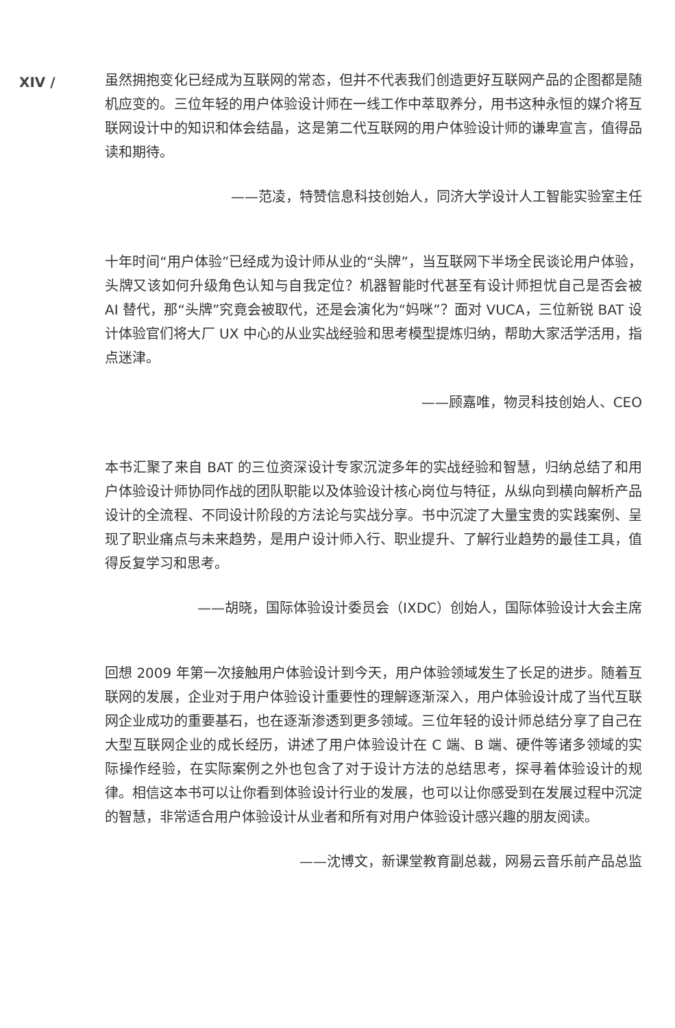XIV /
虽然拥抱变化已经成为互联网的常态，但并不代表我们创造更好互联网产品的企图都是随机应变的。三位年轻的用户体验设计师在一线工作中萃取养分，用书这种永恒的媒介将互联网设计中的知识和体会结晶，这是第二代互联网的用户体验设计师的谦卑宣言，值得品读和期待。
——范凌，特赞信息科技创始人，同济大学设计人工智能实验室主任
十年时间“用户体验”已经成为设计师从业的“头牌”，当互联网下半场全民谈论用户体验，头牌又该如何升级角色认知与自我定位？机器智能时代甚至有设计师担忧自己是否会被 AI 替代，那“头牌”究竟会被取代，还是会演化为“妈咪”？面对 VUCA，三位新锐 BAT 设计体验官们将大厂 UX 中心的从业实战经验和思考模型提炼归纳，帮助大家活学活用，指点迷津。
——顾嘉唯，物灵科技创始人、CEO
本书汇聚了来自 BAT 的三位资深设计专家沉淀多年的实战经验和智慧，归纳总结了和用户体验设计师协同作战的团队职能以及体验设计核心岗位与特征，从纵向到横向解析产品设计的全流程、不同设计阶段的方法论与实战分享。书中沉淀了大量宝贵的实践案例、呈现了职业痛点与未来趋势，是用户设计师入行、职业提升、了解行业趋势的最佳工具，值得反复学习和思考。
——胡晓，国际体验设计委员会（IXDC）创始人，国际体验设计大会主席
回想 2009 年第一次接触用户体验设计到今天，用户体验领域发生了长足的进步。随着互联网的发展，企业对于用户体验设计重要性的理解逐渐深入，用户体验设计成了当代互联网企业成功的重要基石，也在逐渐渗透到更多领域。三位年轻的设计师总结分享了自己在大型互联网企业的成长经历，讲述了用户体验设计在 C 端、B 端、硬件等诸多领域的实际操作经验，在实际案例之外也包含了对于设计方法的总结思考，探寻着体验设计的规律。相信这本书可以让你看到体验设计行业的发展，也可以让你感受到在发展过程中沉淀的智慧，非常适合用户体验设计从业者和所有对用户体验设计感兴趣的朋友阅读。
——沈博文，新课堂教育副总裁，网易云音乐前产品总监